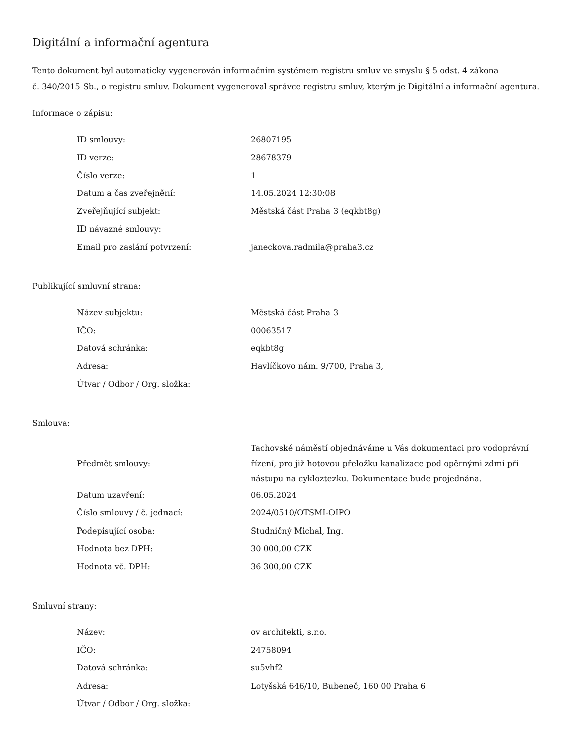Digitální a informační agentura
Tento dokument byl automaticky vygenerován informačním systémem registru smluv ve smyslu § 5 odst. 4 zákona
č. 340/2015 Sb., o registru smluv. Dokument vygeneroval správce registru smluv, kterým je Digitální a informační agentura.
Informace o zápisu:
| ID smlouvy: | 26807195 |
| ID verze: | 28678379 |
| Číslo verze: | 1 |
| Datum a čas zveřejnění: | 14.05.2024 12:30:08 |
| Zveřejňující subjekt: | Městská část Praha 3 (eqkbt8g) |
| ID návazné smlouvy: | |
| Email pro zaslání potvrzení: | janeckova.radmila@praha3.cz |
Publikující smluvní strana:
| Název subjektu: | Městská část Praha 3 |
| IČO: | 00063517 |
| Datová schránka: | eqkbt8g |
| Adresa: | Havlíčkovo nám. 9/700, Praha 3, |
| Útvar / Odbor / Org. složka: | |
Smlouva:
| Předmět smlouvy: | Tachovské náměstí objednáváme u Vás dokumentaci pro vodoprávní řízení, pro již hotovou přeložku kanalizace pod opěrnými zdmi při nástupu na cykloztezku. Dokumentace bude projednána. |
| Datum uzavření: | 06.05.2024 |
| Číslo smlouvy / č. jednací: | 2024/0510/OTSMI-OIPO |
| Podepisující osoba: | Studničný Michal, Ing. |
| Hodnota bez DPH: | 30 000,00 CZK |
| Hodnota vč. DPH: | 36 300,00 CZK |
Smluvní strany:
| Název: | ov architekti, s.r.o. |
| IČO: | 24758094 |
| Datová schránka: | su5vhf2 |
| Adresa: | Lotyšská 646/10, Bubeneč, 160 00 Praha 6 |
| Útvar / Odbor / Org. složka: | |